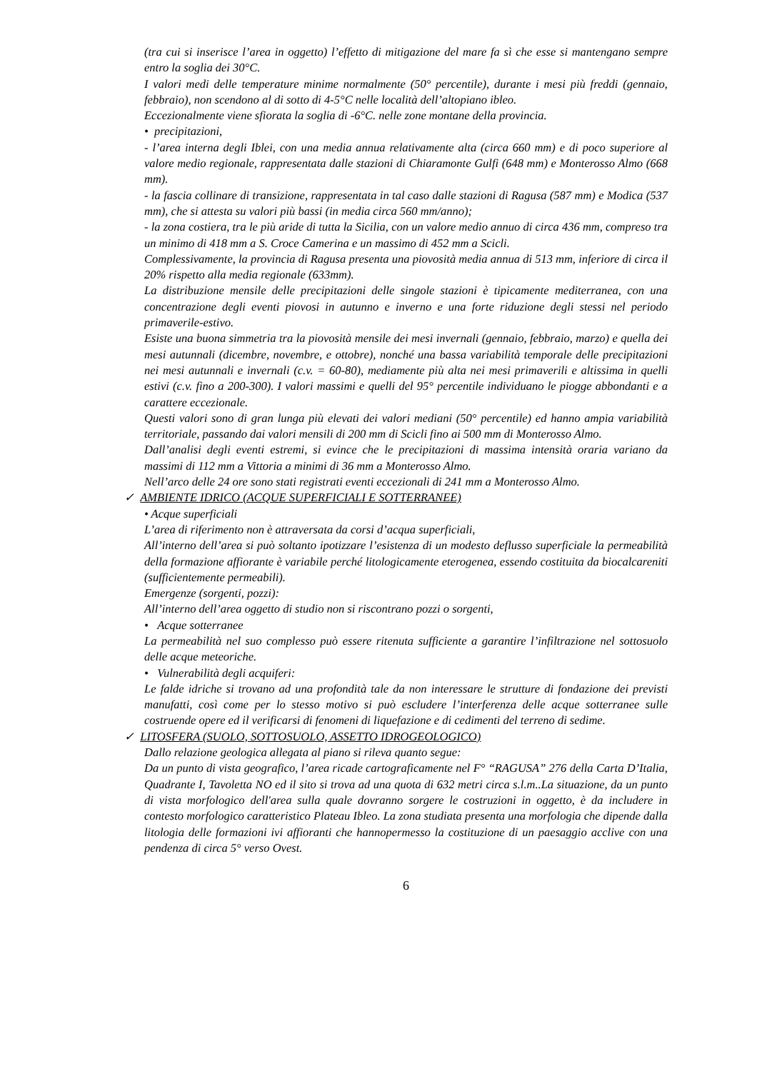(tra cui si inserisce l’area in oggetto) l’effetto di mitigazione del mare fa sì che esse si mantengano sempre entro la soglia dei 30°C.
I valori medi delle temperature minime normalmente (50° percentile), durante i mesi più freddi (gennaio, febbraio), non scendono al di sotto di 4-5°C nelle località dell’altopiano ibleo.
Eccezionalmente viene sfiorata la soglia di -6°C. nelle zone montane della provincia.
• precipitazioni,
- l’area interna degli Iblei, con una media annua relativamente alta (circa 660 mm) e di poco superiore al valore medio regionale, rappresentata dalle stazioni di Chiaramonte Gulfi (648 mm) e Monterosso Almo (668 mm).
- la fascia collinare di transizione, rappresentata in tal caso dalle stazioni di Ragusa (587 mm) e Modica (537 mm), che si attesta su valori più bassi (in media circa 560 mm/anno);
- la zona costiera, tra le più aride di tutta la Sicilia, con un valore medio annuo di circa 436 mm, compreso tra un minimo di 418 mm a S. Croce Camerina e un massimo di 452 mm a Scicli.
Complessivamente, la provincia di Ragusa presenta una piovosità media annua di 513 mm, inferiore di circa il 20% rispetto alla media regionale (633mm).
La distribuzione mensile delle precipitazioni delle singole stazioni è tipicamente mediterranea, con una concentrazione degli eventi piovosi in autunno e inverno e una forte riduzione degli stessi nel periodo primaverile-estivo.
Esiste una buona simmetria tra la piovosità mensile dei mesi invernali (gennaio, febbraio, marzo) e quella dei mesi autunnali (dicembre, novembre, e ottobre), nonché una bassa variabilità temporale delle precipitazioni nei mesi autunnali e invernali (c.v. = 60-80), mediamente più alta nei mesi primaverili e altissima in quelli estivi (c.v. fino a 200-300). I valori massimi e quelli del 95° percentile individuano le piogge abbondanti e a carattere eccezionale.
Questi valori sono di gran lunga più elevati dei valori mediani (50° percentile) ed hanno ampia variabilità territoriale, passando dai valori mensili di 200 mm di Scicli fino ai 500 mm di Monterosso Almo.
Dall’analisi degli eventi estremi, si evince che le precipitazioni di massima intensità oraria variano da massimi di 112 mm a Vittoria a minimi di 36 mm a Monterosso Almo.
Nell’arco delle 24 ore sono stati registrati eventi eccezionali di 241 mm a Monterosso Almo.
✓ AMBIENTE IDRICO (ACQUE SUPERFICIALI E SOTTERRANEE)
• Acque superficiali
L’area di riferimento non è attraversata da corsi d’acqua superficiali,
All’interno dell’area si può soltanto ipotizzare l’esistenza di un modesto deflusso superficiale la permeabilità della formazione affiorante è variabile perché litologicamente eterogenea, essendo costituita da biocalcareniti (sufficientemente permeabili).
Emergenze (sorgenti, pozzi):
All’interno dell’area oggetto di studio non si riscontrano pozzi o sorgenti,
• Acque sotterranee
La permeabilità nel suo complesso può essere ritenuta sufficiente a garantire l’infiltrazione nel sottosuolo delle acque meteoriche.
• Vulnerabilità degli acquiferi:
Le falde idriche si trovano ad una profondità tale da non interessare le strutture di fondazione dei previsti manufatti, così come per lo stesso motivo si può escludere l’interferenza delle acque sotterranee sulle costruende opere ed il verificarsi di fenomeni di liquefazione e di cedimenti del terreno di sedime.
✓ LITOSFERA (SUOLO, SOTTOSUOLO, ASSETTO IDROGEOLOGICO)
Dallo relazione geologica allegata al piano si rileva quanto segue:
Da un punto di vista geografico, l’area ricade cartograficamente nel F° “RAGUSA” 276 della Carta D’Italia, Quadrante I, Tavoletta NO ed il sito si trova ad una quota di 632 metri circa s.l.m..La situazione, da un punto di vista morfologico dell'area sulla quale dovranno sorgere le costruzioni in oggetto, è da includere in contesto morfologico caratteristico Plateau Ibleo. La zona studiata presenta una morfologia che dipende dalla litologia delle formazioni ivi affioranti che hannopermesso la costituzione di un paesaggio acclive con una pendenza di circa 5° verso Ovest.
6